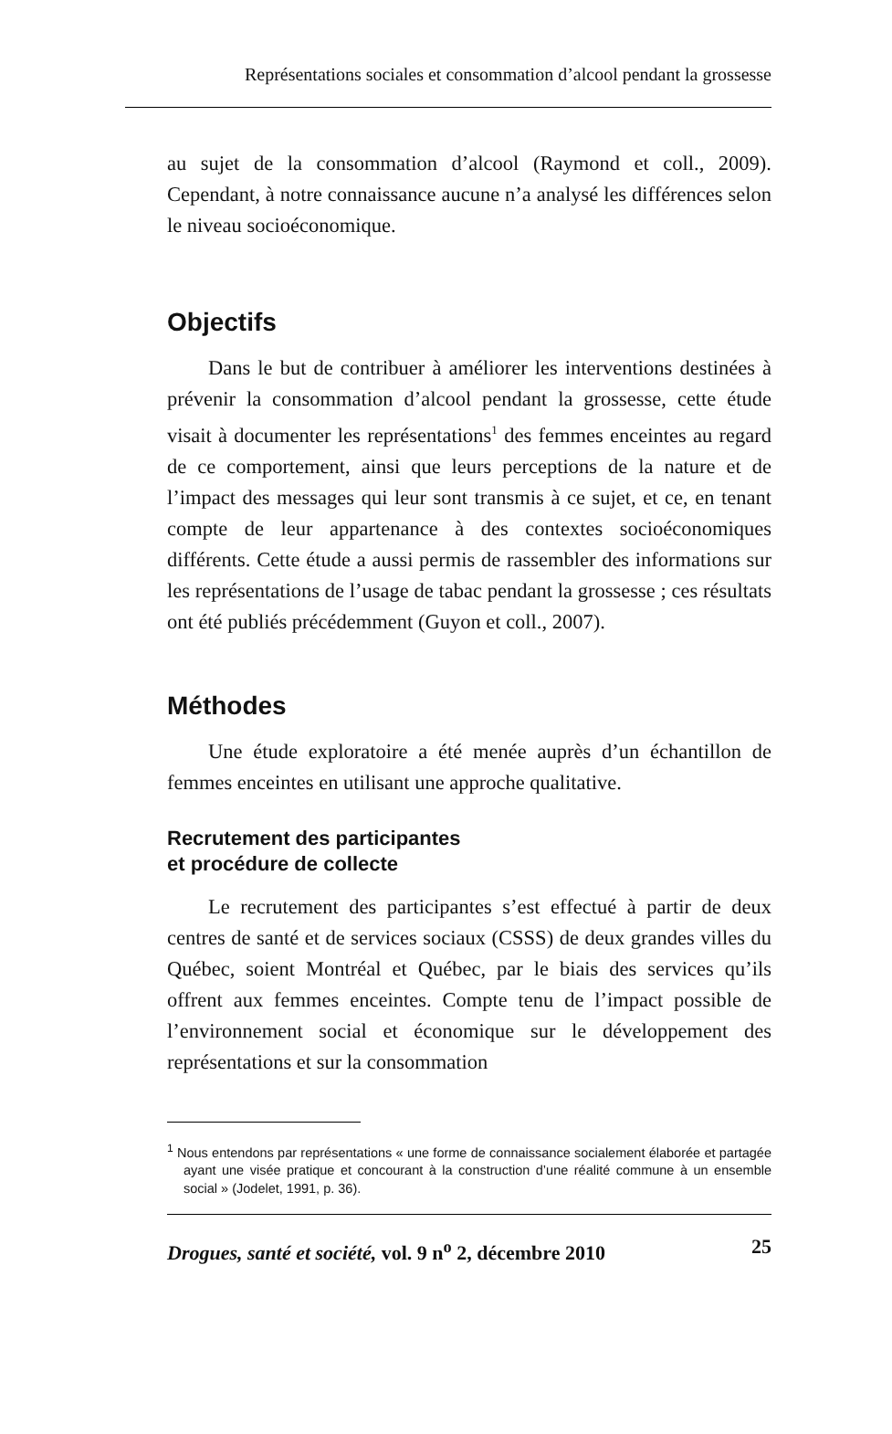Représentations sociales et consommation d’alcool pendant la grossesse
au sujet de la consommation d’alcool (Raymond et coll., 2009). Cependant, à notre connaissance aucune n’a analysé les différences selon le niveau socioéconomique.
Objectifs
Dans le but de contribuer à améliorer les interventions destinées à prévenir la consommation d’alcool pendant la grossesse, cette étude visait à documenter les représentations<sup>1</sup> des femmes enceintes au regard de ce comportement, ainsi que leurs perceptions de la nature et de l’impact des messages qui leur sont transmis à ce sujet, et ce, en tenant compte de leur appartenance à des contextes socioéconomiques différents. Cette étude a aussi permis de rassembler des informations sur les représentations de l’usage de tabac pendant la grossesse ; ces résultats ont été publiés précédemment (Guyon et coll., 2007).
Méthodes
Une étude exploratoire a été menée auprès d’un échantillon de femmes enceintes en utilisant une approche qualitative.
Recrutement des participantes
et procédure de collecte
Le recrutement des participantes s’est effectué à partir de deux centres de santé et de services sociaux (CSSS) de deux grandes villes du Québec, soient Montréal et Québec, par le biais des services qu’ils offrent aux femmes enceintes. Compte tenu de l’impact possible de l’environnement social et économique sur le développement des représentations et sur la consommation
<sup>1</sup> Nous entendons par représentations « une forme de connaissance socialement élaborée et partagée ayant une visée pratique et concourant à la construction d’une réalité commune à un ensemble social » (Jodelet, 1991, p. 36).
Drogues, santé et société, vol. 9 n<sup>o</sup> 2, décembre 2010 25